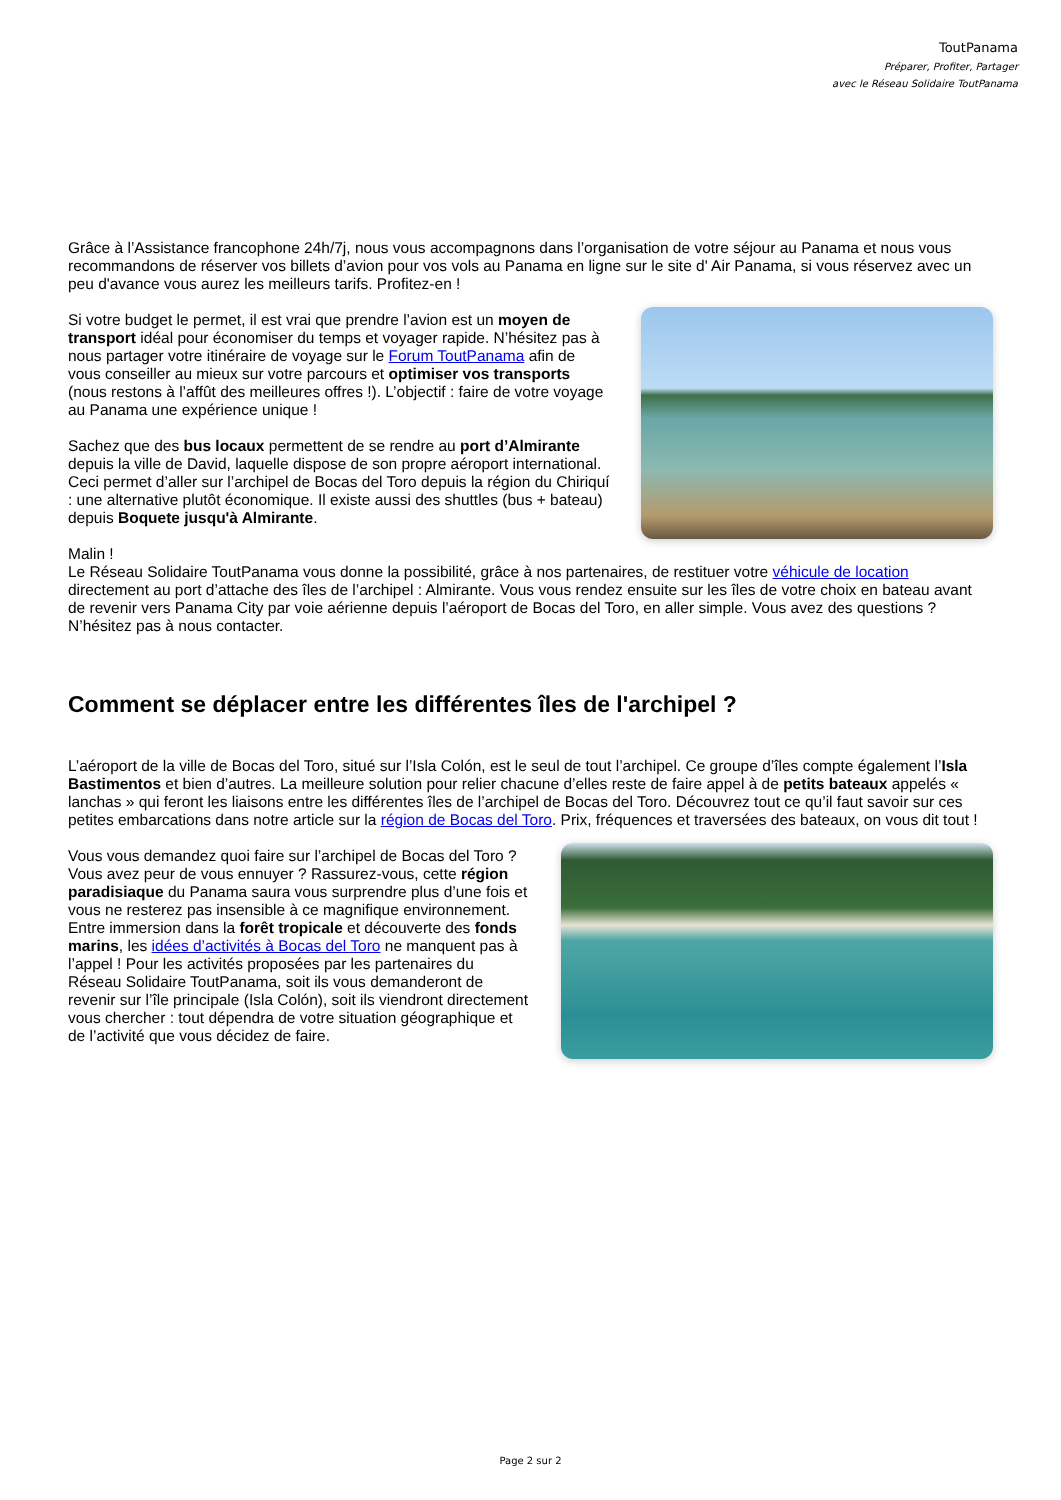ToutPanama
Préparer, Profiter, Partager
avec le Réseau Solidaire ToutPanama
Grâce à l’Assistance francophone 24h/7j, nous vous accompagnons dans l’organisation de votre séjour au Panama et nous vous recommandons de réserver vos billets d’avion pour vos vols au Panama en ligne sur le site d' Air Panama, si vous réservez avec un peu d'avance vous aurez les meilleurs tarifs. Profitez-en !
Si votre budget le permet, il est vrai que prendre l’avion est un moyen de transport idéal pour économiser du temps et voyager rapide. N’hésitez pas à nous partager votre itinéraire de voyage sur le Forum ToutPanama afin de vous conseiller au mieux sur votre parcours et optimiser vos transports (nous restons à l’affût des meilleures offres !). L’objectif : faire de votre voyage au Panama une expérience unique !
Sachez que des bus locaux permettent de se rendre au port d’Almirante depuis la ville de David, laquelle dispose de son propre aéroport international. Ceci permet d’aller sur l’archipel de Bocas del Toro depuis la région du Chiriquí : une alternative plutôt économique. Il existe aussi des shuttles (bus + bateau) depuis Boquete jusqu'à Almirante.
Malin !
Le Réseau Solidaire ToutPanama vous donne la possibilité, grâce à nos partenaires, de restituer votre véhicule de location directement au port d’attache des îles de l’archipel : Almirante. Vous vous rendez ensuite sur les îles de votre choix en bateau avant de revenir vers Panama City par voie aérienne depuis l’aéroport de Bocas del Toro, en aller simple. Vous avez des questions ? N’hésitez pas à nous contacter.
Comment se déplacer entre les différentes îles de l'archipel ?
L’aéroport de la ville de Bocas del Toro, situé sur l’Isla Colón, est le seul de tout l’archipel. Ce groupe d’îles compte également l’Isla Bastimentos et bien d’autres. La meilleure solution pour relier chacune d’elles reste de faire appel à de petits bateaux appelés « lanchas » qui feront les liaisons entre les différentes îles de l’archipel de Bocas del Toro. Découvrez tout ce qu’il faut savoir sur ces petites embarcations dans notre article sur la région de Bocas del Toro. Prix, fréquences et traversées des bateaux, on vous dit tout !
Vous vous demandez quoi faire sur l’archipel de Bocas del Toro ? Vous avez peur de vous ennuyer ? Rassurez-vous, cette région paradisiaque du Panama saura vous surprendre plus d’une fois et vous ne resterez pas insensible à ce magnifique environnement. Entre immersion dans la forêt tropicale et découverte des fonds marins, les idées d’activités à Bocas del Toro ne manquent pas à l’appel ! Pour les activités proposées par les partenaires du Réseau Solidaire ToutPanama, soit ils vous demanderont de revenir sur l’île principale (Isla Colón), soit ils viendront directement vous chercher : tout dépendra de votre situation géographique et de l’activité que vous décidez de faire.
Page 2 sur 2